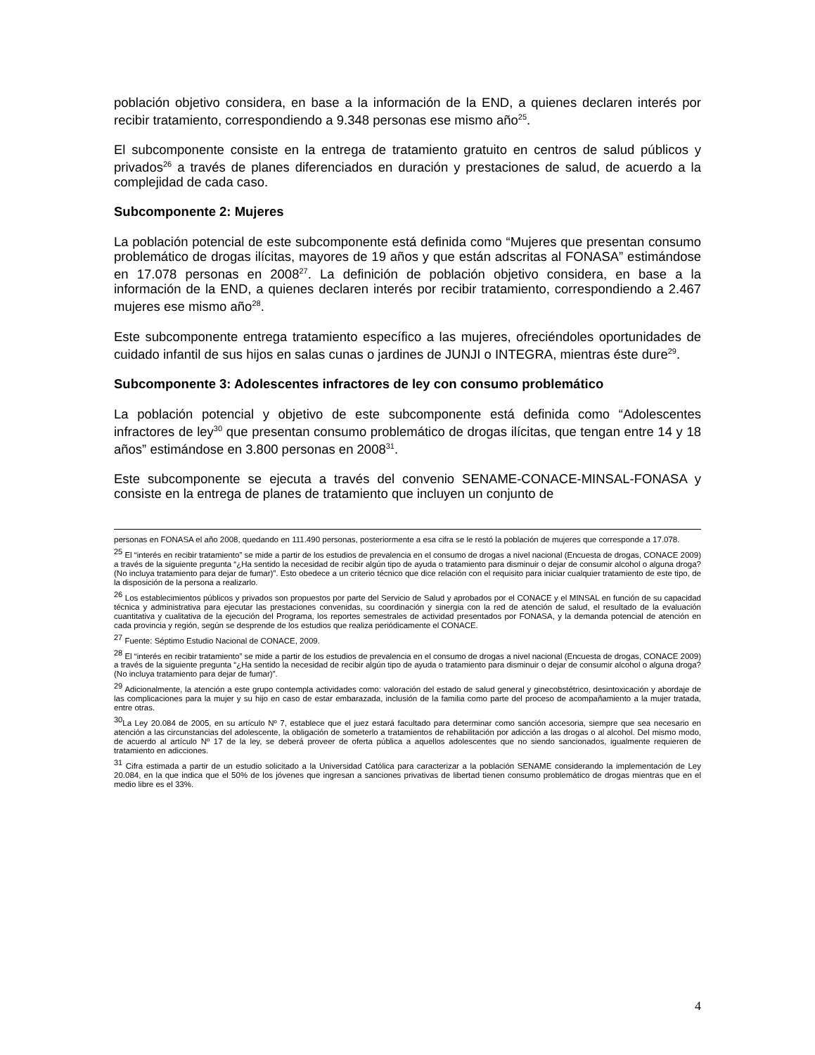población objetivo considera, en base a la información de la END, a quienes declaren interés por recibir tratamiento, correspondiendo a 9.348 personas ese mismo año<sup>25</sup>.
El subcomponente consiste en la entrega de tratamiento gratuito en centros de salud públicos y privados<sup>26</sup> a través de planes diferenciados en duración y prestaciones de salud, de acuerdo a la complejidad de cada caso.
Subcomponente 2: Mujeres
La población potencial de este subcomponente está definida como “Mujeres que presentan consumo problemático de drogas ilícitas, mayores de 19 años y que están adscritas al FONASA” estimándose en 17.078 personas en 2008<sup>27</sup>. La definición de población objetivo considera, en base a la información de la END, a quienes declaren interés por recibir tratamiento, correspondiendo a 2.467 mujeres ese mismo año<sup>28</sup>.
Este subcomponente entrega tratamiento específico a las mujeres, ofreciéndoles oportunidades de cuidado infantil de sus hijos en salas cunas o jardines de JUNJI o INTEGRA, mientras éste dure<sup>29</sup>.
Subcomponente 3: Adolescentes infractores de ley con consumo problemático
La población potencial y objetivo de este subcomponente está definida como “Adolescentes infractores de ley<sup>30</sup> que presentan consumo problemático de drogas ilícitas, que tengan entre 14 y 18 años” estimándose en 3.800 personas en 2008<sup>31</sup>.
Este subcomponente se ejecuta a través del convenio SENAME-CONACE-MINSAL-FONASA y consiste en la entrega de planes de tratamiento que incluyen un conjunto de
personas en FONASA el año 2008, quedando en 111.490 personas, posteriormente a esa cifra se le restó la población de mujeres que corresponde a 17.078.
<sup>25</sup> El “interés en recibir tratamiento” se mide a partir de los estudios de prevalencia en el consumo de drogas a nivel nacional (Encuesta de drogas, CONACE 2009) a través de la siguiente pregunta “¿Ha sentido la necesidad de recibir algún tipo de ayuda o tratamiento para disminuir o dejar de consumir alcohol o alguna droga? (No incluya tratamiento para dejar de fumar)”. Esto obedece a un criterio técnico que dice relación con el requisito para iniciar cualquier tratamiento de este tipo, de la disposición de la persona a realizarlo.
<sup>26</sup> Los establecimientos públicos y privados son propuestos por parte del Servicio de Salud y aprobados por el CONACE y el MINSAL en función de su capacidad técnica y administrativa para ejecutar las prestaciones convenidas, su coordinación y sinergia con la red de atención de salud, el resultado de la evaluación cuantitativa y cualitativa de la ejecución del Programa, los reportes semestrales de actividad presentados por FONASA, y la demanda potencial de atención en cada provincia y región, según se desprende de los estudios que realiza periódicamente el CONACE.
<sup>27</sup> Fuente: Séptimo Estudio Nacional de CONACE, 2009.
<sup>28</sup> El “interés en recibir tratamiento” se mide a partir de los estudios de prevalencia en el consumo de drogas a nivel nacional (Encuesta de drogas, CONACE 2009) a través de la siguiente pregunta “¿Ha sentido la necesidad de recibir algún tipo de ayuda o tratamiento para disminuir o dejar de consumir alcohol o alguna droga? (No incluya tratamiento para dejar de fumar)”.
<sup>29</sup> Adicionalmente, la atención a este grupo contempla actividades como: valoración del estado de salud general y ginecobstétrico, desintoxicación y abordaje de las complicaciones para la mujer y su hijo en caso de estar embarazada, inclusión de la familia como parte del proceso de acompañamiento a la mujer tratada, entre otras.
<sup>30</sup> La Ley 20.084 de 2005, en su artículo Nº 7, establece que el juez estará facultado para determinar como sanción accesoria, siempre que sea necesario en atención a las circunstancias del adolescente, la obligación de someterlo a tratamientos de rehabilitación por adicción a las drogas o al alcohol. Del mismo modo, de acuerdo al artículo Nº 17 de la ley, se deberá proveer de oferta pública a aquellos adolescentes que no siendo sancionados, igualmente requieren de tratamiento en adicciones.
<sup>31</sup> Cifra estimada a partir de un estudio solicitado a la Universidad Católica para caracterizar a la población SENAME considerando la implementación de Ley 20.084, en la que indica que el 50% de los jóvenes que ingresan a sanciones privativas de libertad tienen consumo problemático de drogas mientras que en el medio libre es el 33%.
4